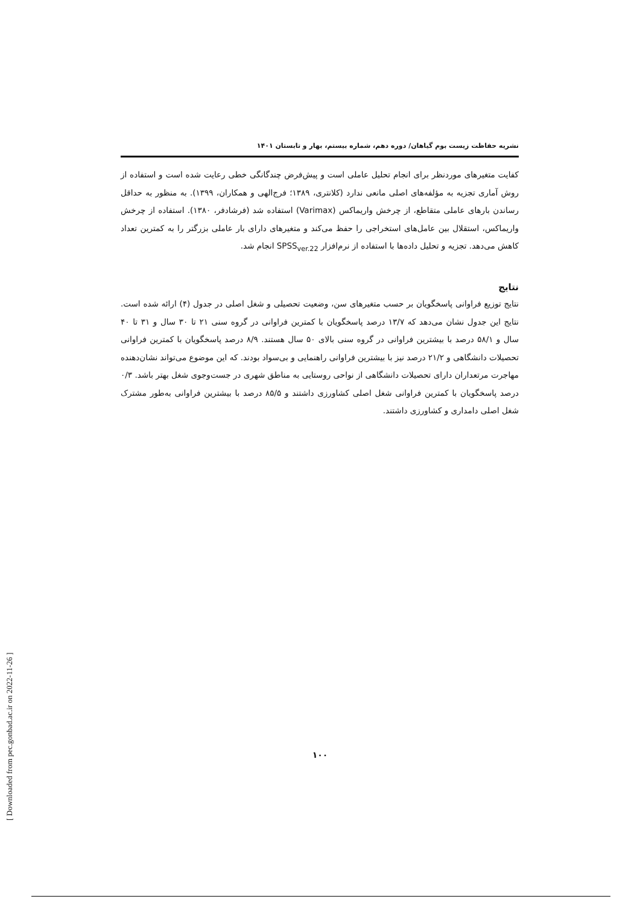نشریه حفاظت زیست بوم گیاهان/ دوره دهم، شماره بیستم، بهار و تابستان ۱۴۰۱
کفایت متغیرهای موردنظر برای انجام تحلیل عاملی است و پیش‌فرض چندگانگی خطی رعایت شده است و استفاده از روش آماری تجزیه به مؤلفه‌های اصلی مانعی ندارد (کلانتری، ۱۳۸۹؛ فرج‌الهی و همکاران، ۱۳۹۹). به منظور به حداقل رساندن بارهای عاملی متقاطع، از چرخش واریماکس (Varimax) استفاده شد (فرشادفر، ۱۳۸۰). استفاده از چرخش واریماکس، استقلال بین عامل‌های استخراجی را حفظ می‌کند و متغیرهای دارای بار عاملی بزرگتر را به کمترین تعداد کاهش می‌دهد. تجزیه و تحلیل داده‌ها با استفاده از نرم‌افزار SPSS<sub>ver.22</sub> انجام شد.
نتایج
نتایج توزیع فراوانی پاسخگویان بر حسب متغیرهای سن، وضعیت تحصیلی و شغل اصلی در جدول (۴) ارائه شده است. نتایج این جدول نشان می‌دهد که ۱۳/۷ درصد پاسخگویان با کمترین فراوانی در گروه سنی ۲۱ تا ۳۰ سال و ۳۱ تا ۴۰ سال و ۵۸/۱ درصد با بیشترین فراوانی در گروه سنی بالای ۵۰ سال هستند. ۸/۹ درصد پاسخگویان با کمترین فراوانی تحصیلات دانشگاهی و ۲۱/۲ درصد نیز با بیشترین فراوانی راهنمایی و بی‌سواد بودند. که این موضوع می‌تواند نشان‌دهنده مهاجرت مرتعداران دارای تحصیلات دانشگاهی از نواحی روستایی به مناطق شهری در جست‌وجوی شغل بهتر باشد. ۰/۳ درصد پاسخگویان با کمترین فراوانی شغل اصلی کشاورزی داشتند و ۸۵/۵ درصد با بیشترین فراوانی به‌طور مشترک شغل اصلی دامداری و کشاورزی داشتند.
۱۰۰
[ Downloaded from pec.gonbad.ac.ir on 2022-11-26 ]